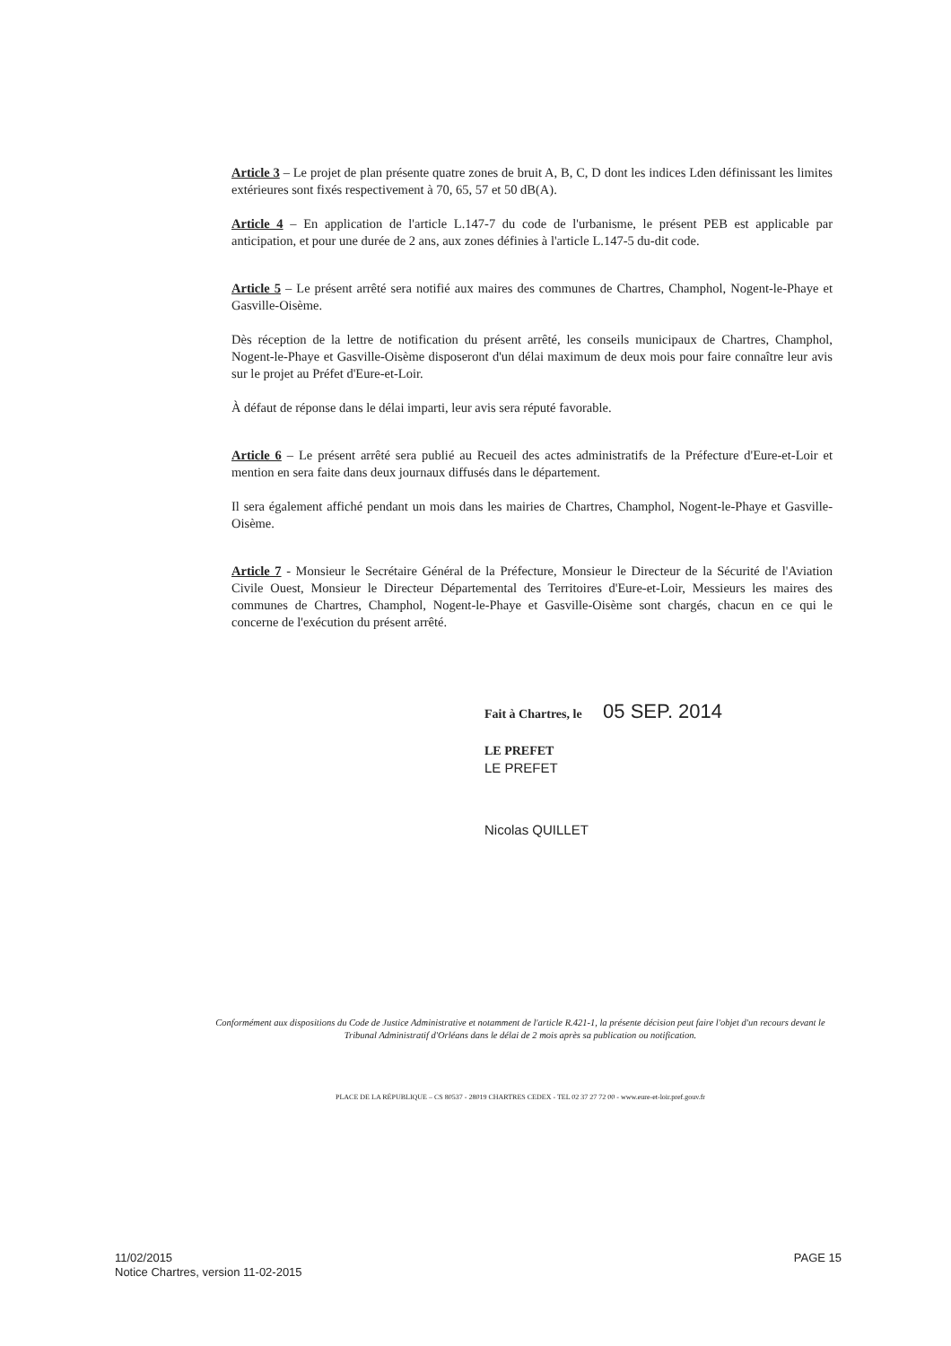Article 3 – Le projet de plan présente quatre zones de bruit A, B, C, D dont les indices Lden définissant les limites extérieures sont fixés respectivement à 70, 65, 57 et 50 dB(A).
Article 4 – En application de l'article L.147-7 du code de l'urbanisme, le présent PEB est applicable par anticipation, et pour une durée de 2 ans, aux zones définies à l'article L.147-5 du-dit code.
Article 5 – Le présent arrêté sera notifié aux maires des communes de Chartres, Champhol, Nogent-le-Phaye et Gasville-Oisème.
Dès réception de la lettre de notification du présent arrêté, les conseils municipaux de Chartres, Champhol, Nogent-le-Phaye et Gasville-Oisème disposeront d'un délai maximum de deux mois pour faire connaître leur avis sur le projet au Préfet d'Eure-et-Loir.
À défaut de réponse dans le délai imparti, leur avis sera réputé favorable.
Article 6 – Le présent arrêté sera publié au Recueil des actes administratifs de la Préfecture d'Eure-et-Loir et mention en sera faite dans deux journaux diffusés dans le département.
Il sera également affiché pendant un mois dans les mairies de Chartres, Champhol, Nogent-le-Phaye et Gasville-Oisème.
Article 7 - Monsieur le Secrétaire Général de la Préfecture, Monsieur le Directeur de la Sécurité de l'Aviation Civile Ouest, Monsieur le Directeur Départemental des Territoires d'Eure-et-Loir, Messieurs les maires des communes de Chartres, Champhol, Nogent-le-Phaye et Gasville-Oisème sont chargés, chacun en ce qui le concerne de l'exécution du présent arrêté.
Fait à Chartres, le 05 SEP. 2014
LE PREFET
LE PREFET
Nicolas QUILLET
Conformément aux dispositions du Code de Justice Administrative et notamment de l'article R.421-1, la présente décision peut faire l'objet d'un recours devant le Tribunal Administratif d'Orléans dans le délai de 2 mois après sa publication ou notification.
PLACE DE LA RÉPUBLIQUE – CS 80537 - 28019 CHARTRES CEDEX - TEL 02 37 27 72 00 - www.eure-et-loir.pref.gouv.fr
PAGE 15 11/02/2015
Notice Chartres, version 11-02-2015